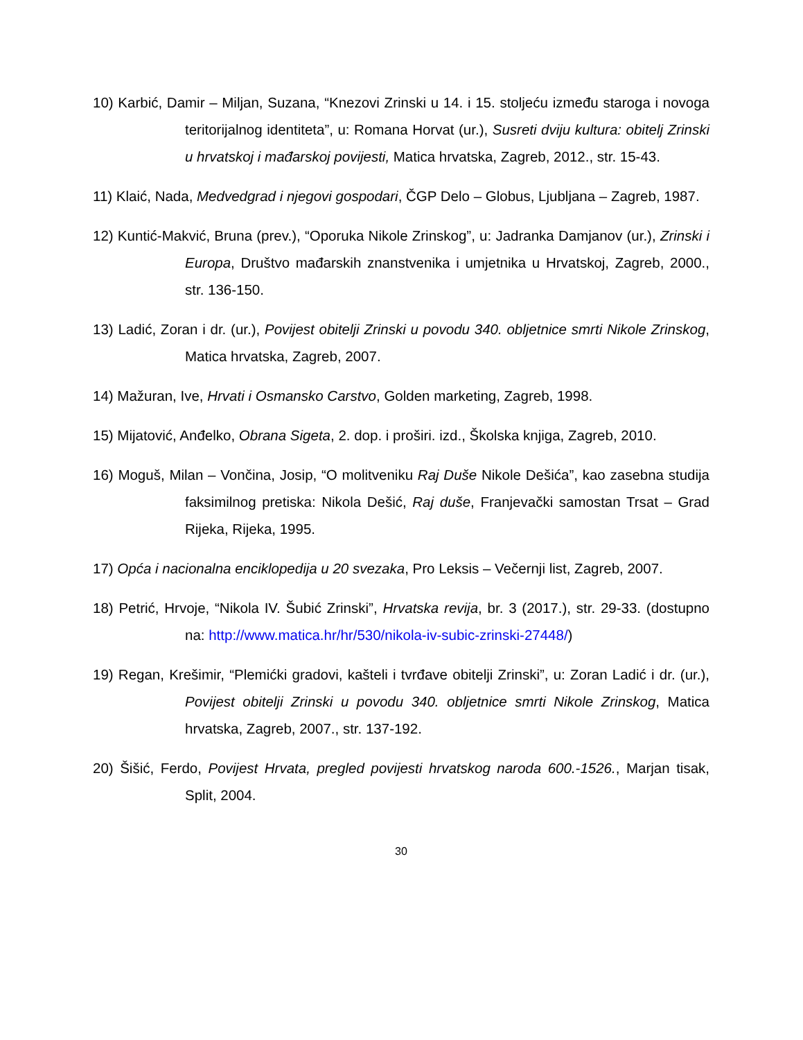10) Karbić, Damir – Miljan, Suzana, “Knezovi Zrinski u 14. i 15. stoljeću između staroga i novoga teritorijalnog identiteta”, u: Romana Horvat (ur.), Susreti dviju kultura: obitelj Zrinski u hrvatskoj i mađarskoj povijesti, Matica hrvatska, Zagreb, 2012., str. 15-43.
11) Klaić, Nada, Medvedgrad i njegovi gospodari, ČGP Delo – Globus, Ljubljana – Zagreb, 1987.
12) Kuntić-Makvić, Bruna (prev.), “Oporuka Nikole Zrinskog”, u: Jadranka Damjanov (ur.), Zrinski i Europa, Društvo mađarskih znanstvenika i umjetnika u Hrvatskoj, Zagreb, 2000., str. 136-150.
13) Ladić, Zoran i dr. (ur.), Povijest obitelji Zrinski u povodu 340. obljetnice smrti Nikole Zrinskog, Matica hrvatska, Zagreb, 2007.
14) Mažuran, Ive, Hrvati i Osmansko Carstvo, Golden marketing, Zagreb, 1998.
15) Mijatović, Anđelko, Obrana Sigeta, 2. dop. i proširi. izd., Školska knjiga, Zagreb, 2010.
16) Moguš, Milan – Vončina, Josip, “O molitveniku Raj Duše Nikole Dešića”, kao zasebna studija faksimilnog pretiska: Nikola Dešić, Raj duše, Franjevački samostan Trsat – Grad Rijeka, Rijeka, 1995.
17) Opća i nacionalna enciklopedija u 20 svezaka, Pro Leksis – Večernji list, Zagreb, 2007.
18) Petrić, Hrvoje, “Nikola IV. Šubić Zrinski”, Hrvatska revija, br. 3 (2017.), str. 29-33. (dostupno na: http://www.matica.hr/hr/530/nikola-iv-subic-zrinski-27448/)
19) Regan, Krešimir, “Plemićki gradovi, kašteli i tvrđave obitelji Zrinski”, u: Zoran Ladić i dr. (ur.), Povijest obitelji Zrinski u povodu 340. obljetnice smrti Nikole Zrinskog, Matica hrvatska, Zagreb, 2007., str. 137-192.
20) Šišić, Ferdo, Povijest Hrvata, pregled povijesti hrvatskog naroda 600.-1526., Marjan tisak, Split, 2004.
30